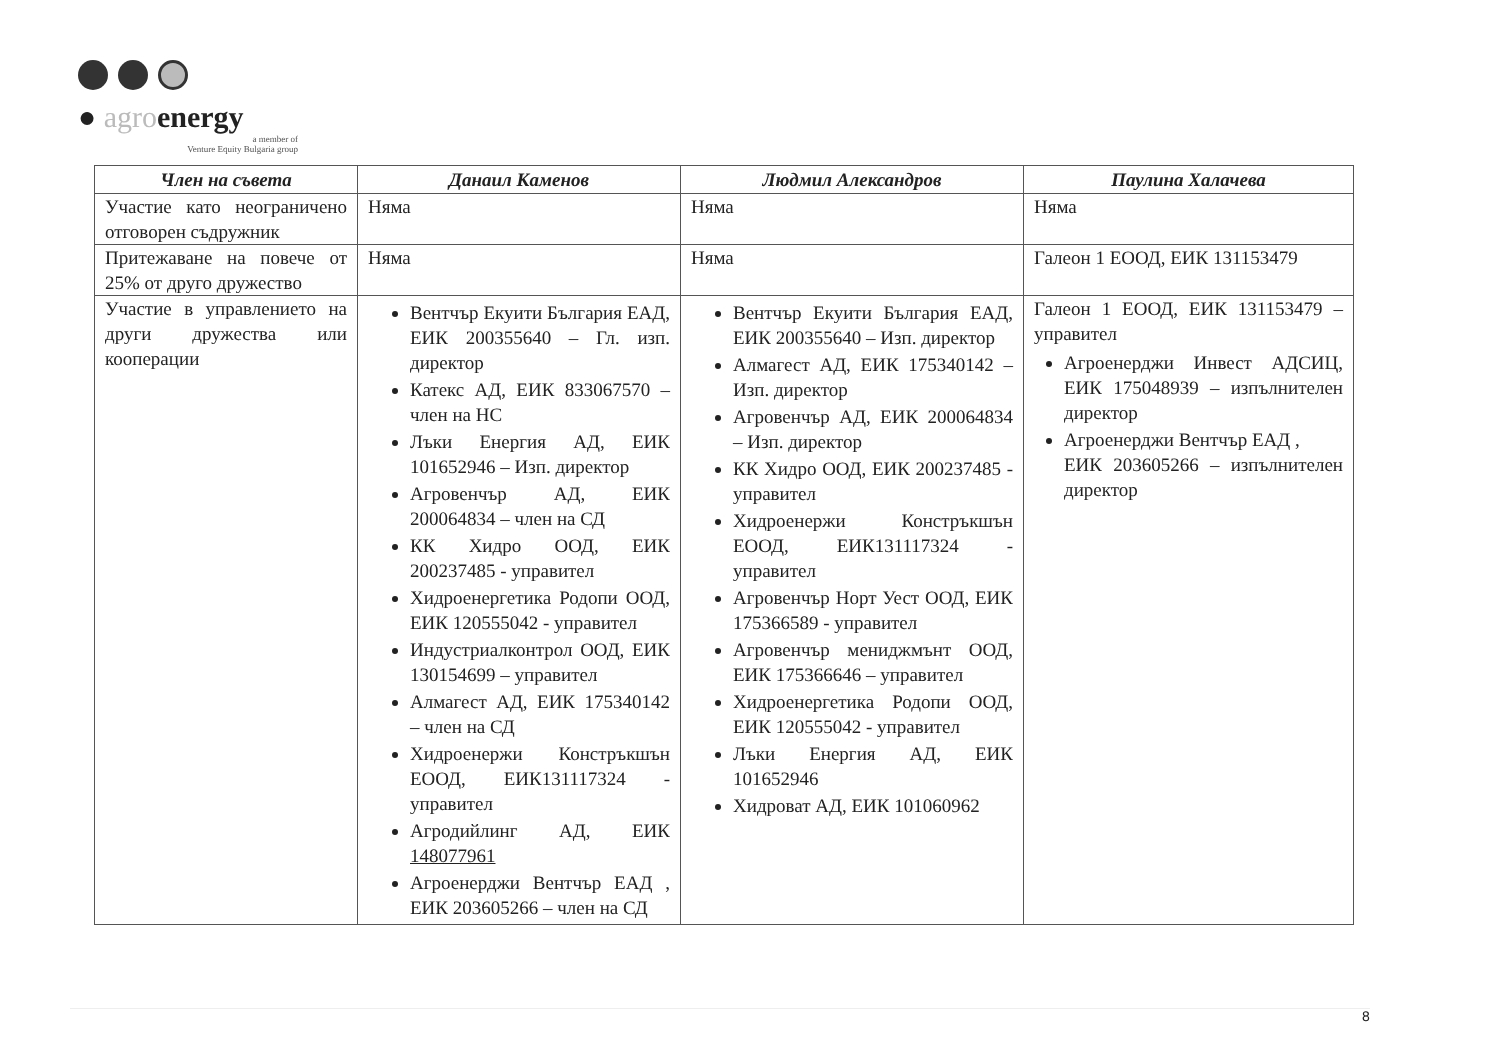● agroenergy
a member of
Venture Equity Bulgaria group
| Член на съвета | Данаил Каменов | Людмил Александров | Паулина Халачева |
| --- | --- | --- | --- |
| Участие като неограничено отговорен съдружник | Няма | Няма | Няма |
| Притежаване на повече от 25% от друго дружество | Няма | Няма | Галеон 1 ЕООД, ЕИК 131153479 |
| Участие в управлението на други дружества или кооперации | Вентчър Екуити България ЕАД, ЕИК 200355640 – Гл. изп. директор Катекс АД, ЕИК 833067570 – член на НС Лъки Енергия АД, ЕИК 101652946 – Изп. директор Агровенчър АД, ЕИК 200064834 – член на СД КК Хидро ООД, ЕИК 200237485 - управител Хидроенергетика Родопи ООД, ЕИК 120555042 - управител Индустриалконтрол ООД, ЕИК 130154699 – управител Алмагест АД, ЕИК 175340142 – член на СД Хидроенержи Констръкшън ЕООД, ЕИК131117324 - управител Агродийлинг АД, ЕИК 148077961 Агроенерджи Вентчър ЕАД , ЕИК 203605266 – член на СД | Вентчър Екуити България ЕАД, ЕИК 200355640 – Изп. директор Алмагест АД, ЕИК 175340142 – Изп. директор Агровенчър АД, ЕИК 200064834 – Изп. директор КК Хидро ООД, ЕИК 200237485 - управител Хидроенержи Констръкшън ЕООД, ЕИК131117324 - управител Агровенчър Норт Уест ООД, ЕИК 175366589 - управител Агровенчър мениджмънт ООД, ЕИК 175366646 – управител Хидроенергетика Родопи ООД, ЕИК 120555042 - управител Лъки Енергия АД, ЕИК 101652946 Хидроват АД, ЕИК 101060962 | Галеон 1 ЕООД, ЕИК 131153479 – управител Агроенерджи Инвест АДСИЦ, ЕИК 175048939 – изпълнителен директор Агроенерджи Вентчър ЕАД , ЕИК 203605266 – изпълнителен директор |
8